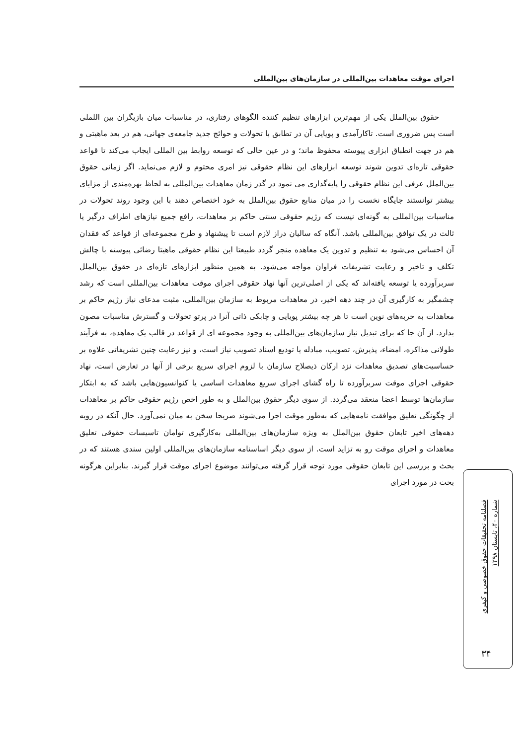اجرای موقت معاهدات بین‌المللی در سازمان‌های بین‌المللی
حقوق بین‌الملل یکی از مهم‌ترین ابزارهای تنظیم کننده الگوهای رفتاری، در مناسبات میان بازیگران بین اللملی است پس ضروری است. تاکارآمدی و پویایی آن در تطابق با تحولات و حوائج جدید جامعه‌ی جهانی، هم در بعد ماهیتی و هم در جهت انطباق ابزاری پیوسته محفوظ ماند؛ و در عین حالی که توسعه روابط بین المللی ایجاب می‌کند تا قواعد حقوقی تازه‌ای تدوین شوند توسعه ابزارهای این نظام حقوقی نیز امری محتوم و لازم می‌نماید. اگر زمانی حقوق بین‌الملل عرفی این نظام حقوقی را پایه‌گذاری می نمود در گذر زمان معاهدات بین‌المللی به لحاظ بهره‌مندی از مزایای بیشتر توانستند جایگاه نخست را در میان منابع حقوق بین‌الملل به خود اختصاص دهند با این وجود روند تحولات در مناسبات بین‌المللی به گونه‌ای نیست که رژیم حقوقی سنتی حاکم بر معاهدات، رافع جمیع نیازهای اطراف درگیر یا ثالث در یک توافق بین‌المللی باشد. آنگاه که سالیان دراز لازم است تا پیشنهاد و طرح مجموعه‌ای از قواعد که فقدان آن احساس می‌شود به تنظیم و تدوین یک معاهده منجر گردد طبیعتا این نظام حقوقی ماهیتا رضائی پیوسته با چالش تکلف و تاخیر و رعایت تشریفات فراوان مواجه می‌شود. به همین منظور ابزارهای تازه‌ای در حقوق بین‌الملل سربرآورده یا توسعه یافته‌اند که یکی از اصلی‌ترین آنها نهاد حقوقی اجرای موقت معاهدات بین‌المللی است که رشد چشمگیر به کارگیری آن در چند دهه اخیر، در معاهدات مربوط به سازمان بین‌المللی، مثبت مدعای نیاز رژیم حاکم بر معاهدات به حربه‌های نوین است تا هر چه بیشتر پویایی و چابکی ذاتی آنرا در پرتو تحولات و گسترش مناسبات مصون بدارد. از آن جا که برای تبدیل نیاز سازمان‌های بین‌المللی به وجود مجموعه ای از قواعد در قالب یک معاهده، به فرآیند طولانی مذاکره، امضاء، پذیرش، تصویب، مبادله یا تودیع اسناد تصویب نیاز است، و نیز رعایت چنین تشریفاتی علاوه بر حساسیت‌های تصدیق معاهدات نزد ارکان ذیصلاح سازمان با لزوم اجرای سریع برخی از آنها در تعارض است، نهاد حقوقی اجرای موقت سربرآورده تا راه گشای اجرای سریع معاهدات اساسی یا کنوانسیون‌هایی باشد که به ابتکار سازمان‌ها توسط اعضا منعقد می‌گردد. از سوی دیگر حقوق بین‌الملل و به طور اخص رژیم حقوقی حاکم بر معاهدات از چگونگی تعلیق موافقت نامه‌هایی که به‌طور موقت اجرا می‌شوند صریحا سخن به میان نمی‌آورد. حال آنکه در رویه دهه‌های اخیر تابعان حقوق بین‌الملل به ویژه سازمان‌های بین‌المللی به‌کارگیری توامان تاسیسات حقوقی تعلیق معاهدات و اجرای موقت رو به تزاید است. از سوی دیگر اساسنامه سازمان‌های بین‌المللی اولین سندی هستند که در بحث و بررسی این تابعان حقوقی مورد توجه قرار گرفته می‌توانند موضوع اجرای موقت قرار گیرند. بنابراین هرگونه بحث در مورد اجرای
فصلنامه تحقیقات حقوق خصوصی و کیفری
شماره ۴۰، تابستان ۱۳۹۸
۳۴